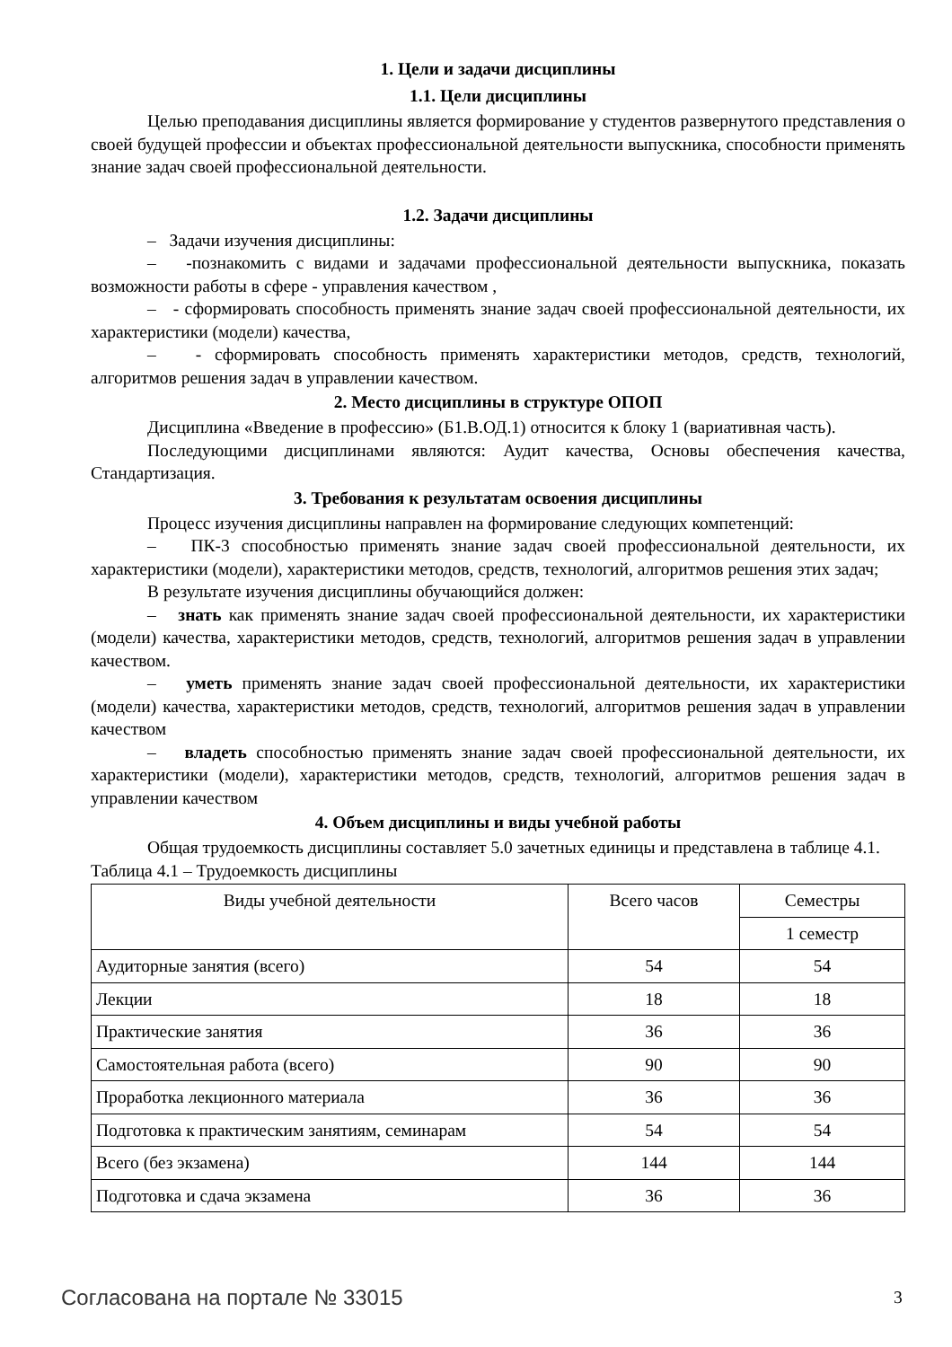1. Цели и задачи дисциплины
1.1. Цели дисциплины
Целью преподавания дисциплины является формирование у студентов развернутого представления о своей будущей профессии и объектах профессиональной деятельности выпускника, способности применять знание задач своей профессиональной деятельности.
1.2. Задачи дисциплины
– Задачи изучения дисциплины:
– -познакомить с видами и задачами профессиональной деятельности выпускника, показать возможности работы в сфере - управления качеством ,
– - сформировать способность применять знание задач своей профессиональной деятельности, их характеристики (модели) качества,
– - сформировать способность применять характеристики методов, средств, технологий, алгоритмов решения задач в управлении качеством.
2. Место дисциплины в структуре ОПОП
Дисциплина «Введение в профессию» (Б1.В.ОД.1) относится к блоку 1 (вариативная часть).
Последующими дисциплинами являются: Аудит качества, Основы обеспечения качества, Стандартизация.
3. Требования к результатам освоения дисциплины
Процесс изучения дисциплины направлен на формирование следующих компетенций:
– ПК-3 способностью применять знание задач своей профессиональной деятельности, их характеристики (модели), характеристики методов, средств, технологий, алгоритмов решения этих задач;
В результате изучения дисциплины обучающийся должен:
– знать как применять знание задач своей профессиональной деятельности, их характеристики (модели) качества, характеристики методов, средств, технологий, алгоритмов решения задач в управлении качеством.
– уметь применять знание задач своей профессиональной деятельности, их характеристики (модели) качества, характеристики методов, средств, технологий, алгоритмов решения задач в управлении качеством
– владеть способностью применять знание задач своей профессиональной деятельности, их характеристики (модели), характеристики методов, средств, технологий, алгоритмов решения задач в управлении качеством
4. Объем дисциплины и виды учебной работы
Общая трудоемкость дисциплины составляет 5.0 зачетных единицы и представлена в таблице 4.1.
Таблица 4.1 – Трудоемкость дисциплины
| Виды учебной деятельности | Всего часов | Семестры |
| --- | --- | --- |
| | | 1 семестр |
| Аудиторные занятия (всего) | 54 | 54 |
| Лекции | 18 | 18 |
| Практические занятия | 36 | 36 |
| Самостоятельная работа (всего) | 90 | 90 |
| Проработка лекционного материала | 36 | 36 |
| Подготовка к практическим занятиям, семинарам | 54 | 54 |
| Всего (без экзамена) | 144 | 144 |
| Подготовка и сдача экзамена | 36 | 36 |
Согласована на портале № 33015 3